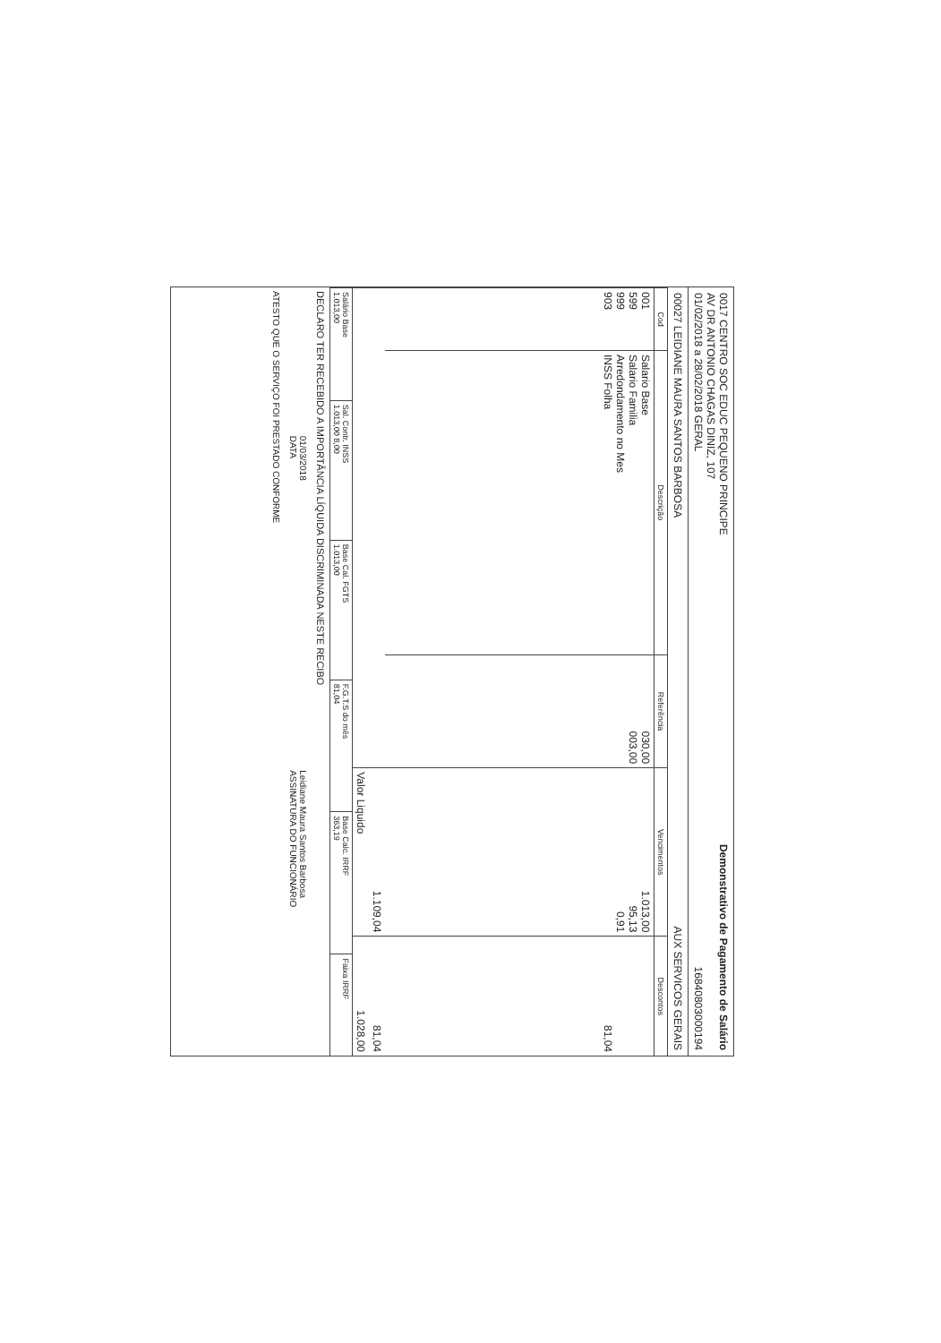0017 CENTRO SOC EDUC PEQUENO PRINCIPE
AV DR ANTONIO CHAGAS DINIZ, 107
01/02/2018 a 28/02/2018 GERAL
Demonstrativo de Pagamento de Salário
16840803000194
00027 LEIDIANE MAURA SANTOS BARBOSA
AUX SERVICOS GERAIS
| Cod | Descrição | Referência | Vencimentos | Descontos |
| --- | --- | --- | --- | --- |
| 001 599 999 903 | Salario Base Salario Familia Arredondamento no Mes INSS Folha | 030,00 003,00 | 1.013,00 95,13 0,91 | 81,04 |
| | | | 1.109,04 | 81,04 |
| | | | Valor Liquido | 1.028,00 |
| Salário Base 1.013,00 | Sal. Contr. INSS 1.013,00 8,00 | Base Cal. FGTS 1.013,00 | F.G.T.S do mês 81,04 | Base Calc. IRRF 363,19 | Faixa IRRF |
DECLARO TER RECEBIDO A IMPORTÂNCIA LÍQUIDA DISCRIMINADA NESTE RECIBO
01/03/2018
DATA
Leidiane Maura Santos Barbosa
ASSINATURA DO FUNCIONÁRIO
ATESTO QUE O SERVIÇO FOI PRESTADO CONFORME